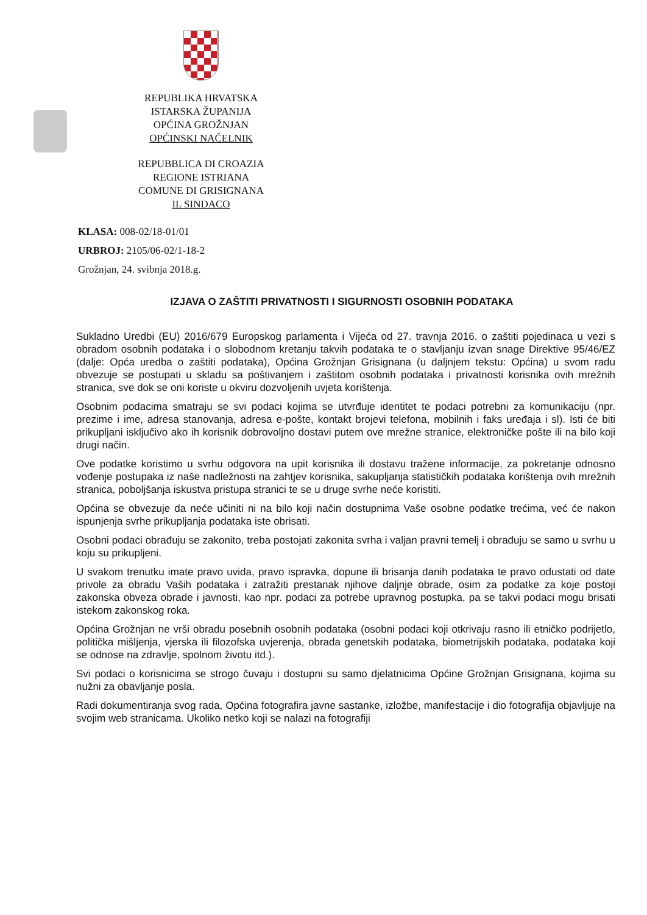REPUBLIKA HRVATSKA
ISTARSKA ŽUPANIJA
OPĆINA GROŽNJAN
OPĆINSKI NAČELNIK
REPUBBLICA DI CROAZIA
REGIONE ISTRIANA
COMUNE DI GRISIGNANA
IL SINDACO
KLASA: 008-02/18-01/01
URBROJ: 2105/06-02/1-18-2
Grožnjan, 24. svibnja 2018.g.
IZJAVA O ZAŠTITI PRIVATNOSTI I SIGURNOSTI OSOBNIH PODATAKA
Sukladno Uredbi (EU) 2016/679 Europskog parlamenta i Vijeća od 27. travnja 2016. o zaštiti pojedinaca u vezi s obradom osobnih podataka i o slobodnom kretanju takvih podataka te o stavljanju izvan snage Direktive 95/46/EZ (dalje: Opća uredba o zaštiti podataka), Općina Grožnjan Grisignana (u daljnjem tekstu: Općina) u svom radu obvezuje se postupati u skladu sa poštivanjem i zaštitom osobnih podataka i privatnosti korisnika ovih mrežnih stranica, sve dok se oni koriste u okviru dozvoljenih uvjeta korištenja.
Osobnim podacima smatraju se svi podaci kojima se utvrđuje identitet te podaci potrebni za komunikaciju (npr. prezime i ime, adresa stanovanja, adresa e-pošte, kontakt brojevi telefona, mobilnih i faks uređaja i sl). Isti će biti prikupljani isključivo ako ih korisnik dobrovoljno dostavi putem ove mrežne stranice, elektroničke pošte ili na bilo koji drugi način.
Ove podatke koristimo u svrhu odgovora na upit korisnika ili dostavu tražene informacije, za pokretanje odnosno vođenje postupaka iz naše nadležnosti na zahtjev korisnika, sakupljanja statističkih podataka korištenja ovih mrežnih stranica, poboljšanja iskustva pristupa stranici te se u druge svrhe neće koristiti.
Općina se obvezuje da neće učiniti ni na bilo koji način dostupnima Vaše osobne podatke trećima, već će nakon ispunjenja svrhe prikupljanja podataka iste obrisati.
Osobni podaci obrađuju se zakonito, treba postojati zakonita svrha i valjan pravni temelj i obrađuju se samo u svrhu u koju su prikupljeni.
U svakom trenutku imate pravo uvida, pravo ispravka, dopune ili brisanja danih podataka te pravo odustati od date privole za obradu Vaših podataka i zatražiti prestanak njihove daljnje obrade, osim za podatke za koje postoji zakonska obveza obrade i javnosti, kao npr. podaci za potrebe upravnog postupka, pa se takvi podaci mogu brisati istekom zakonskog roka.
Općina Grožnjan ne vrši obradu posebnih osobnih podataka (osobni podaci koji otkrivaju rasno ili etničko podrijetlo, politička mišljenja, vjerska ili filozofska uvjerenja, obrada genetskih podataka, biometrijskih podataka, podataka koji se odnose na zdravlje, spolnom životu itd.).
Svi podaci o korisnicima se strogo čuvaju i dostupni su samo djelatnicima Općine Grožnjan Grisignana, kojima su nužni za obavljanje posla.
Radi dokumentiranja svog rada, Općina fotografira javne sastanke, izložbe, manifestacije i dio fotografija objavljuje na svojim web stranicama. Ukoliko netko koji se nalazi na fotografiji